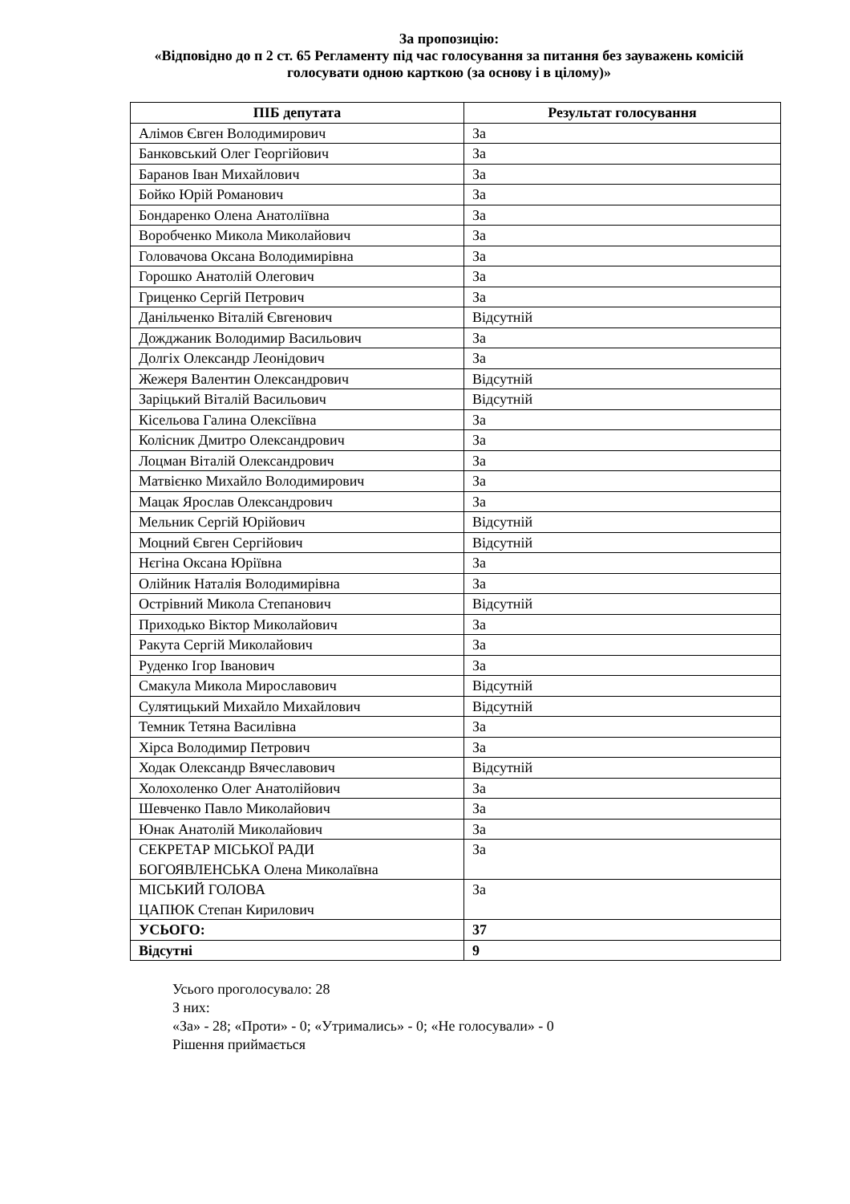За пропозицію:
«Відповідно до п 2 ст. 65 Регламенту під час голосування за питання без зауважень комісій голосувати одною карткою (за основу і в цілому)»
| ПІБ депутата | Результат голосування |
| --- | --- |
| Алімов Євген Володимирович | За |
| Банковський Олег Георгійович | За |
| Баранов Іван Михайлович | За |
| Бойко Юрій Романович | За |
| Бондаренко Олена Анатоліївна | За |
| Воробченко Микола Миколайович | За |
| Головачова Оксана Володимирівна | За |
| Горошко Анатолій Олегович | За |
| Гриценко Сергій Петрович | За |
| Данільченко Віталій Євгенович | Відсутній |
| Дожджаник Володимир Васильович | За |
| Долгіх Олександр Леонідович | За |
| Жежеря Валентин Олександрович | Відсутній |
| Заріцький Віталій Васильович | Відсутній |
| Кісельова Галина Олексіївна | За |
| Колісник Дмитро Олександрович | За |
| Лоцман Віталій Олександрович | За |
| Матвієнко Михайло Володимирович | За |
| Мацак Ярослав Олександрович | За |
| Мельник Сергій Юрійович | Відсутній |
| Моцний Євген Сергійович | Відсутній |
| Нєгіна Оксана Юріївна | За |
| Олійник Наталія Володимирівна | За |
| Острівний Микола Степанович | Відсутній |
| Приходько Віктор Миколайович | За |
| Ракута Сергій Миколайович | За |
| Руденко Ігор Іванович | За |
| Смакула Микола Мирославович | Відсутній |
| Сулятицький Михайло Михайлович | Відсутній |
| Темник Тетяна Василівна | За |
| Хірса Володимир Петрович | За |
| Ходак Олександр Вячеславович | Відсутній |
| Холохоленко Олег Анатолійович | За |
| Шевченко Павло Миколайович | За |
| Юнак Анатолій Миколайович | За |
| СЕКРЕТАР МІСЬКОЇ РАДИ БОГОЯВЛЕНСЬКА Олена Миколаївна | За |
| МІСЬКИЙ ГОЛОВА ЦАПЮК Степан Кирилович | За |
| УСЬОГО: | 37 |
| Відсутні | 9 |
Усього проголосувало: 28
З них:
«За» - 28; «Проти» - 0; «Утримались» - 0; «Не голосували» - 0
Рішення приймається